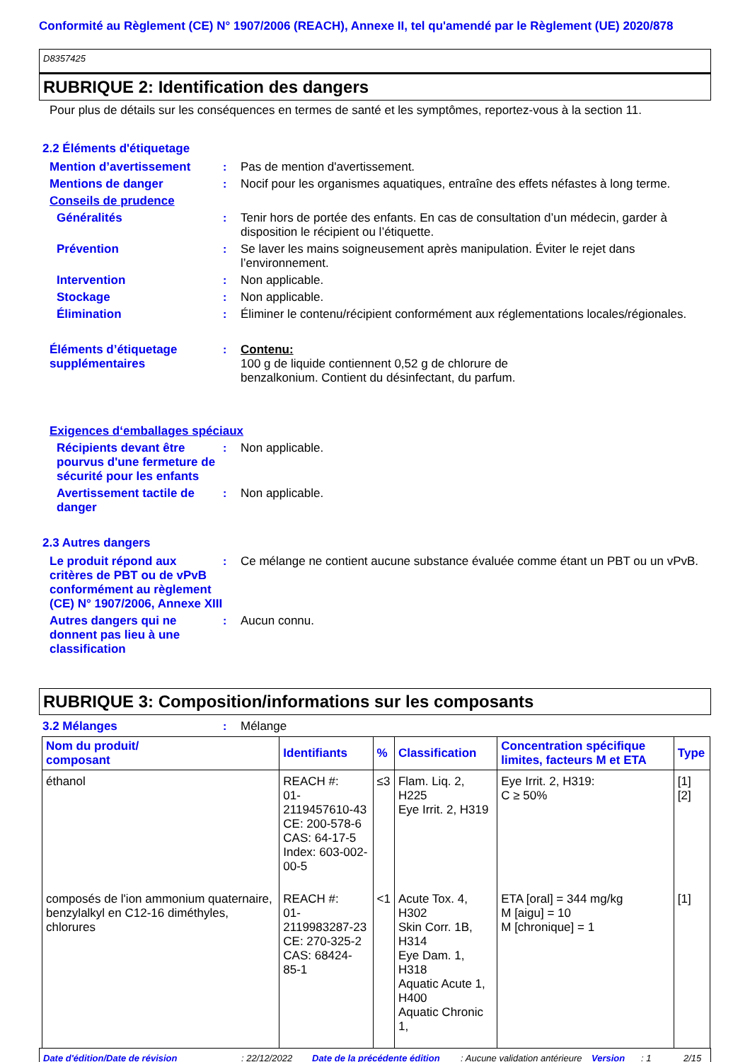Conformité au Règlement (CE) N° 1907/2006 (REACH), Annexe II, tel qu'amendé par le Règlement (UE) 2020/878
D8357425
RUBRIQUE 2: Identification des dangers
Pour plus de détails sur les conséquences en termes de santé et les symptômes, reportez-vous à la section 11.
2.2 Éléments d'étiquetage
Mention d’avertissement : Pas de mention d'avertissement.
Mentions de danger : Nocif pour les organismes aquatiques, entraîne des effets néfastes à long terme.
Conseils de prudence
Généralités : Tenir hors de portée des enfants. En cas de consultation d’un médecin, garder à disposition le récipient ou l’étiquette.
Prévention : Se laver les mains soigneusement après manipulation. Éviter le rejet dans l’environnement.
Intervention : Non applicable.
Stockage : Non applicable.
Élimination : Éliminer le contenu/récipient conformément aux réglementations locales/régionales.
Éléments d’étiquetage supplémentaires
: Contenu:
100 g de liquide contiennent 0,52 g de chlorure de
benzalkonium. Contient du désinfectant, du parfum.
Exigences d‘emballages spéciaux
Récipients devant être pourvus d'une fermeture de sécurité pour les enfants
: Non applicable.
Avertissement tactile de danger
: Non applicable.
2.3 Autres dangers
Le produit répond aux critères de PBT ou de vPvB conformément au règlement (CE) N° 1907/2006, Annexe XIII
: Ce mélange ne contient aucune substance évaluée comme étant un PBT ou un vPvB.
Autres dangers qui ne donnent pas lieu à une classification
: Aucun connu.
RUBRIQUE 3: Composition/informations sur les composants
3.2 Mélanges : Mélange
| Nom du produit/ composant | Identifiants | % | Classification | Concentration spécifique limites, facteurs M et ETA | Type |
| --- | --- | --- | --- | --- | --- |
| éthanol | REACH #: 01-2119457610-43 CE: 200-578-6 CAS: 64-17-5 Index: 603-002-00-5 | ≤3 | Flam. Liq. 2, H225 Eye Irrit. 2, H319 | Eye Irrit. 2, H319: C ≥ 50% | [1] [2] |
| composés de l'ion ammonium quaternaire, benzylalkyl en C12-16 diméthyles, chlorures | REACH #: 01-2119983287-23 CE: 270-325-2 CAS: 68424-85-1 | <1 | Acute Tox. 4, H302 Skin Corr. 1B, H314 Eye Dam. 1, H318 Aquatic Acute 1, H400 Aquatic Chronic 1, | ETA [oral] = 344 mg/kg M [aigu] = 10 M [chronique] = 1 | [1] |
Date d'édition/Date de révision: 22/12/2022 Date de la précédente édition: Aucune validation antérieure Version: 1 2/15